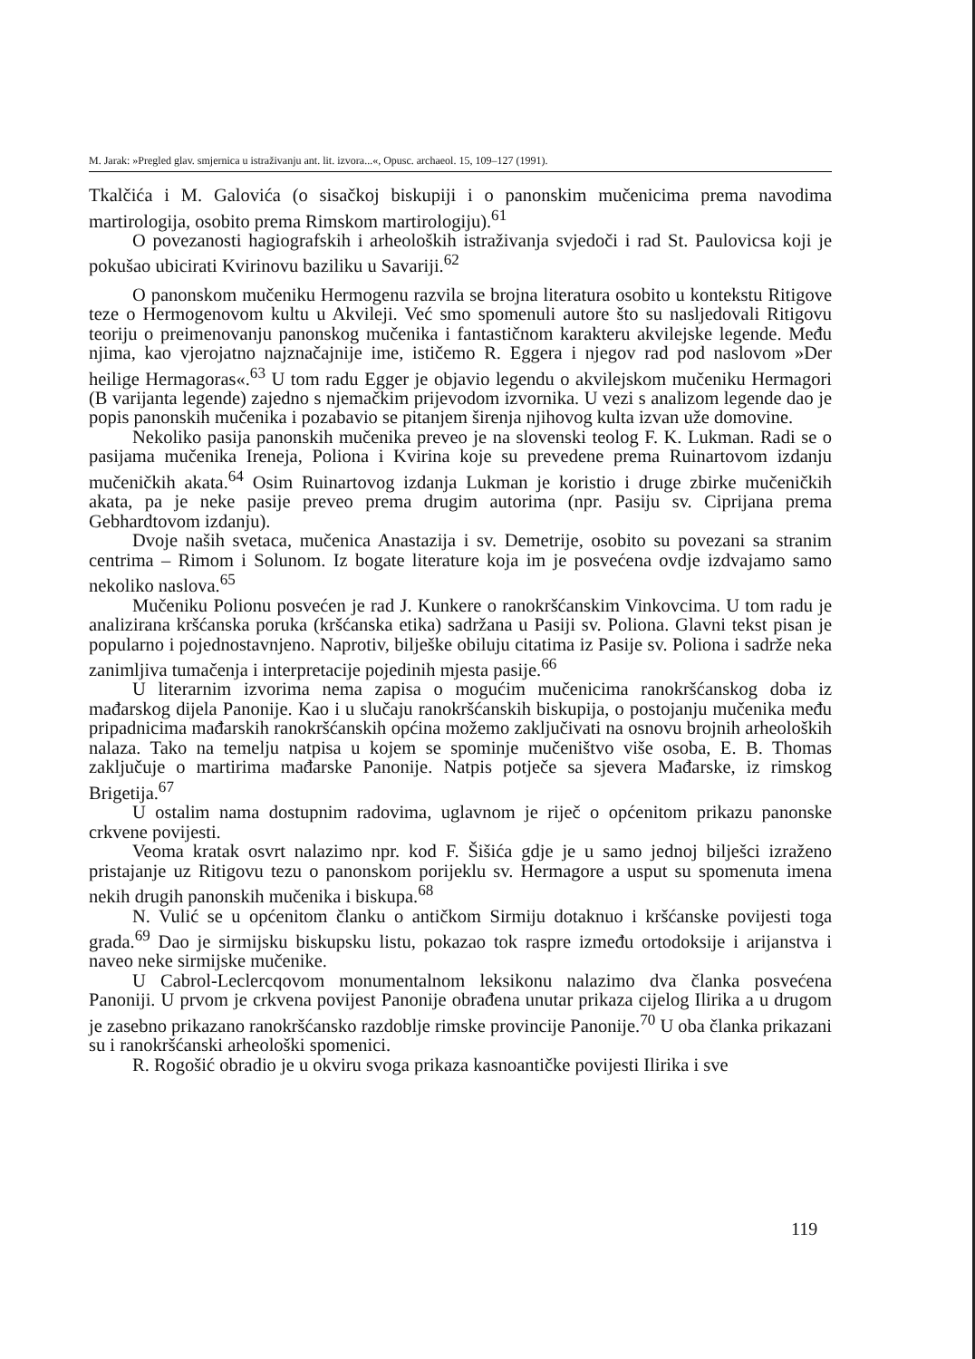M. Jarak: »Pregled glav. smjernica u istraživanju ant. lit. izvora...«, Opusc. archaeol. 15, 109–127 (1991).
Tkalčića i M. Galovića (o sisačkoj biskupiji i o panonskim mučenicima prema navodima martirologija, osobito prema Rimskom martirologiju).<sup>61</sup>
O povezanosti hagiografskih i arheoloških istraživanja svjedoči i rad St. Paulovicsa koji je pokušao ubicirati Kvirinovu baziliku u Savariji.<sup>62</sup>
O panonskom mučeniku Hermogenu razvila se brojna literatura osobito u kontekstu Ritigove teze o Hermogenovom kultu u Akvileji. Već smo spomenuli autore što su nasljedovali Ritigovu teoriju o preimenovanju panonskog mučenika i fantastičnom karakteru akvilejske legende. Među njima, kao vjerojatno najznačajnije ime, ističemo R. Eggera i njegov rad pod naslovom »Der heilige Hermagoras«.<sup>63</sup> U tom radu Egger je objavio legendu o akvilejskom mučeniku Hermagori (B varijanta legende) zajedno s njemačkim prijevodom izvornika. U vezi s analizom legende dao je popis panonskih mučenika i pozabavio se pitanjem širenja njihovog kulta izvan uže domovine.
Nekoliko pasija panonskih mučenika preveo je na slovenski teolog F. K. Lukman. Radi se o pasijama mučenika Ireneja, Poliona i Kvirina koje su prevedene prema Ruinartovom izdanju mučeničkih akata.<sup>64</sup> Osim Ruinartovog izdanja Lukman je koristio i druge zbirke mučeničkih akata, pa je neke pasije preveo prema drugim autorima (npr. Pasiju sv. Ciprijana prema Gebhardtovom izdanju).
Dvoje naših svetaca, mučenica Anastazija i sv. Demetrije, osobito su povezani sa stranim centrima – Rimom i Solunom. Iz bogate literature koja im je posvećena ovdje izdvajamo samo nekoliko naslova.<sup>65</sup>
Mučeniku Polionu posvećen je rad J. Kunkere o ranokršćanskim Vinkovcima. U tom radu je analizirana kršćanska poruka (kršćanska etika) sadržana u Pasiji sv. Poliona. Glavni tekst pisan je popularno i pojednostavnjeno. Naprotiv, bilješke obiluju citatima iz Pasije sv. Poliona i sadrže neka zanimljiva tumačenja i interpretacije pojedinih mjesta pasije.<sup>66</sup>
U literarnim izvorima nema zapisa o mogućim mučenicima ranokršćanskog doba iz mađarskog dijela Panonije. Kao i u slučaju ranokršćanskih biskupija, o postojanju mučenika među pripadnicima mađarskih ranokršćanskih općina možemo zaključivati na osnovu brojnih arheoloških nalaza. Tako na temelju natpisa u kojem se spominje mučeništvo više osoba, E. B. Thomas zaključuje o martirima mađarske Panonije. Natpis potječe sa sjevera Mađarske, iz rimskog Brigetija.<sup>67</sup>
U ostalim nama dostupnim radovima, uglavnom je riječ o općenitom prikazu panonske crkvene povijesti.
Veoma kratak osvrt nalazimo npr. kod F. Šišića gdje je u samo jednoj bilješci izraženo pristajanje uz Ritigovu tezu o panonskom porijeklu sv. Hermagore a usput su spomenuta imena nekih drugih panonskih mučenika i biskupa.<sup>68</sup>
N. Vulić se u općenitom članku o antičkom Sirmiju dotaknuo i kršćanske povijesti toga grada.<sup>69</sup> Dao je sirmijsku biskupsku listu, pokazao tok raspre između ortodoksije i arijanstva i naveo neke sirmijske mučenike.
U Cabrol-Leclercqovom monumentalnom leksikonu nalazimo dva članka posvećena Panoniji. U prvom je crkvena povijest Panonije obrađena unutar prikaza cijelog Ilirika a u drugom je zasebno prikazano ranokršćansko razdoblje rimske provincije Panonije.<sup>70</sup> U oba članka prikazani su i ranokršćanski arheološki spomenici.
R. Rogošić obradio je u okviru svoga prikaza kasnoantičke povijesti Ilirika i sve
119